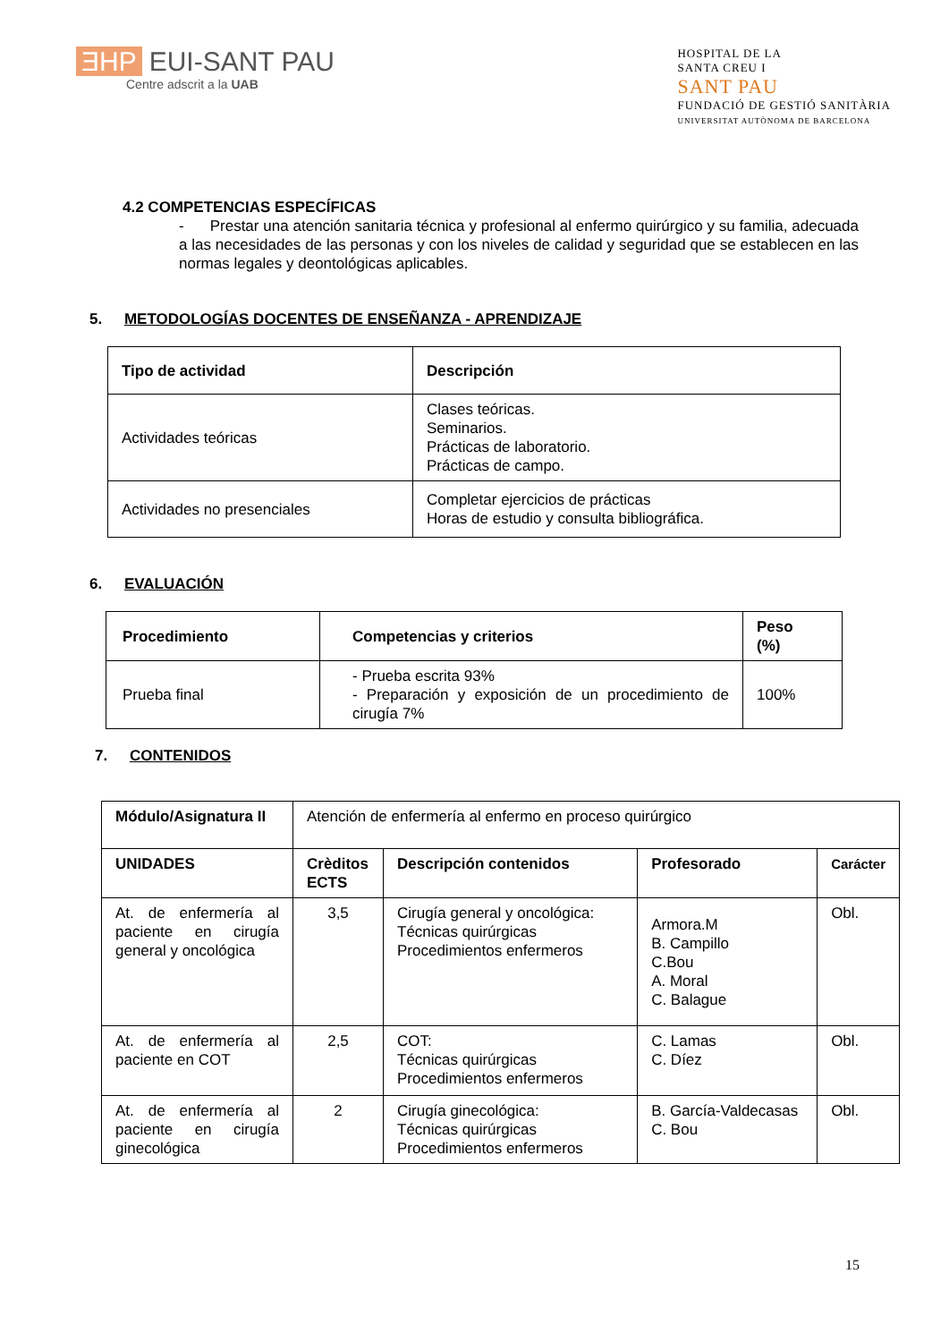ƎHP EUI-SANT PAU
Centre adscrit a la UAB
HOSPITAL DE LA
SANTA CREU I
SANT PAU
FUNDACIÓ DE GESTIÓ SANITÀRIA
UNIVERSITAT AUTÒNOMA DE BARCELONA
4.2 COMPETENCIAS ESPECÍFICAS
- Prestar una atención sanitaria técnica y profesional al enfermo quirúrgico y su familia, adecuada a las necesidades de las personas y con los niveles de calidad y seguridad que se establecen en las normas legales y deontológicas aplicables.
5. METODOLOGÍAS DOCENTES DE ENSEÑANZA - APRENDIZAJE
| Tipo de actividad | Descripción |
| --- | --- |
| Actividades teóricas | Clases teóricas. Seminarios. Prácticas de laboratorio. Prácticas de campo. |
| Actividades no presenciales | Completar ejercicios de prácticas Horas de estudio y consulta bibliográfica. |
6. EVALUACIÓN
| Procedimiento | Competencias y criterios | Peso (%) |
| --- | --- | --- |
| Prueba final | - Prueba escrita 93% - Preparación y exposición de un procedimiento de cirugía 7% | 100% |
7. CONTENIDOS
| Módulo/Asignatura II | Atención de enfermería al enfermo en proceso quirúrgico | | | |
| UNIDADES | Crèditos ECTS | Descripción contenidos | Profesorado | Carácter |
| At. de enfermería al paciente en cirugía general y oncológica | 3,5 | Cirugía general y oncológica: Técnicas quirúrgicas Procedimientos enfermeros | Armora.M B. Campillo C.Bou A. Moral C. Balague | Obl. |
| At. de enfermería al paciente en COT | 2,5 | COT: Técnicas quirúrgicas Procedimientos enfermeros | C. Lamas C. Díez | Obl. |
| At. de enfermería al paciente en cirugía ginecológica | 2 | Cirugía ginecológica: Técnicas quirúrgicas Procedimientos enfermeros | B. García-Valdecasas C. Bou | Obl. |
15